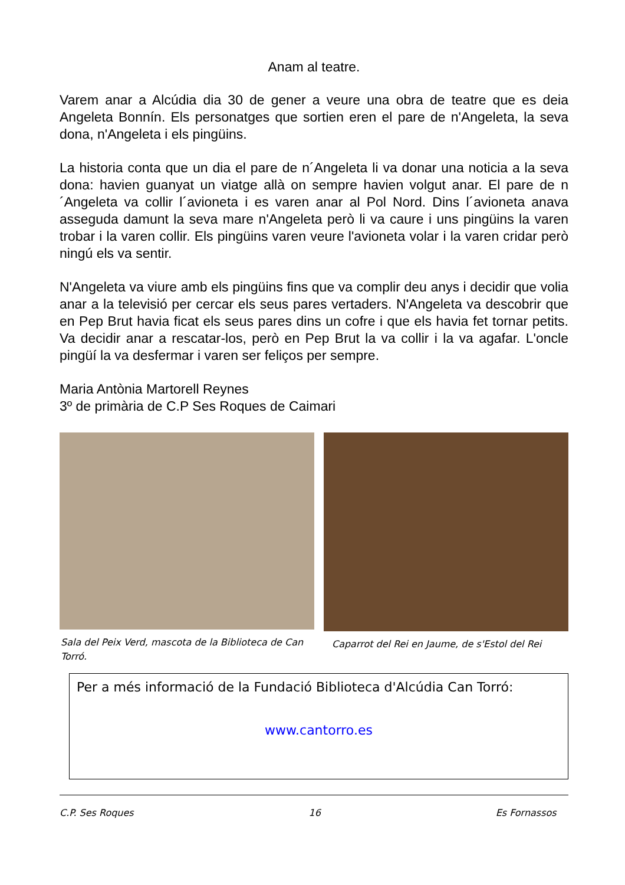Anam al teatre.
Varem anar a Alcúdia dia 30 de gener a veure una obra de teatre que es deia Angeleta Bonnín. Els personatges que sortien eren el pare de n'Angeleta, la seva dona, n'Angeleta i els pingüins.
La historia conta que un dia el pare de n´Angeleta li va donar una noticia a la seva dona: havien guanyat un viatge allà on sempre havien volgut anar. El pare de n´Angeleta va collir l´avioneta i es varen anar al Pol Nord. Dins l´avioneta anava asseguda damunt la seva mare n'Angeleta però li va caure i uns pingüins la varen trobar i la varen collir. Els pingüins varen veure l'avioneta volar i la varen cridar però ningú els va sentir.
N'Angeleta va viure amb els pingüins fins que va complir deu anys i decidir que volia anar a la televisió per cercar els seus pares vertaders. N'Angeleta va descobrir que en Pep Brut havia ficat els seus pares dins un cofre i que els havia fet tornar petits. Va decidir anar a rescatar-los, però en Pep Brut la va collir i la va agafar. L'oncle pingüí la va desfermar i varen ser feliços per sempre.
Maria Antònia Martorell Reynes
3º de primària de C.P Ses Roques de Caimari
Sala del Peix Verd, mascota de la Biblioteca de Can Torró.
Caparrot del Rei en Jaume, de s'Estol del Rei
Per a més informació de la Fundació Biblioteca d'Alcúdia Can Torró:
www.cantorro.es
C.P. Ses Roques 16 Es Fornassos